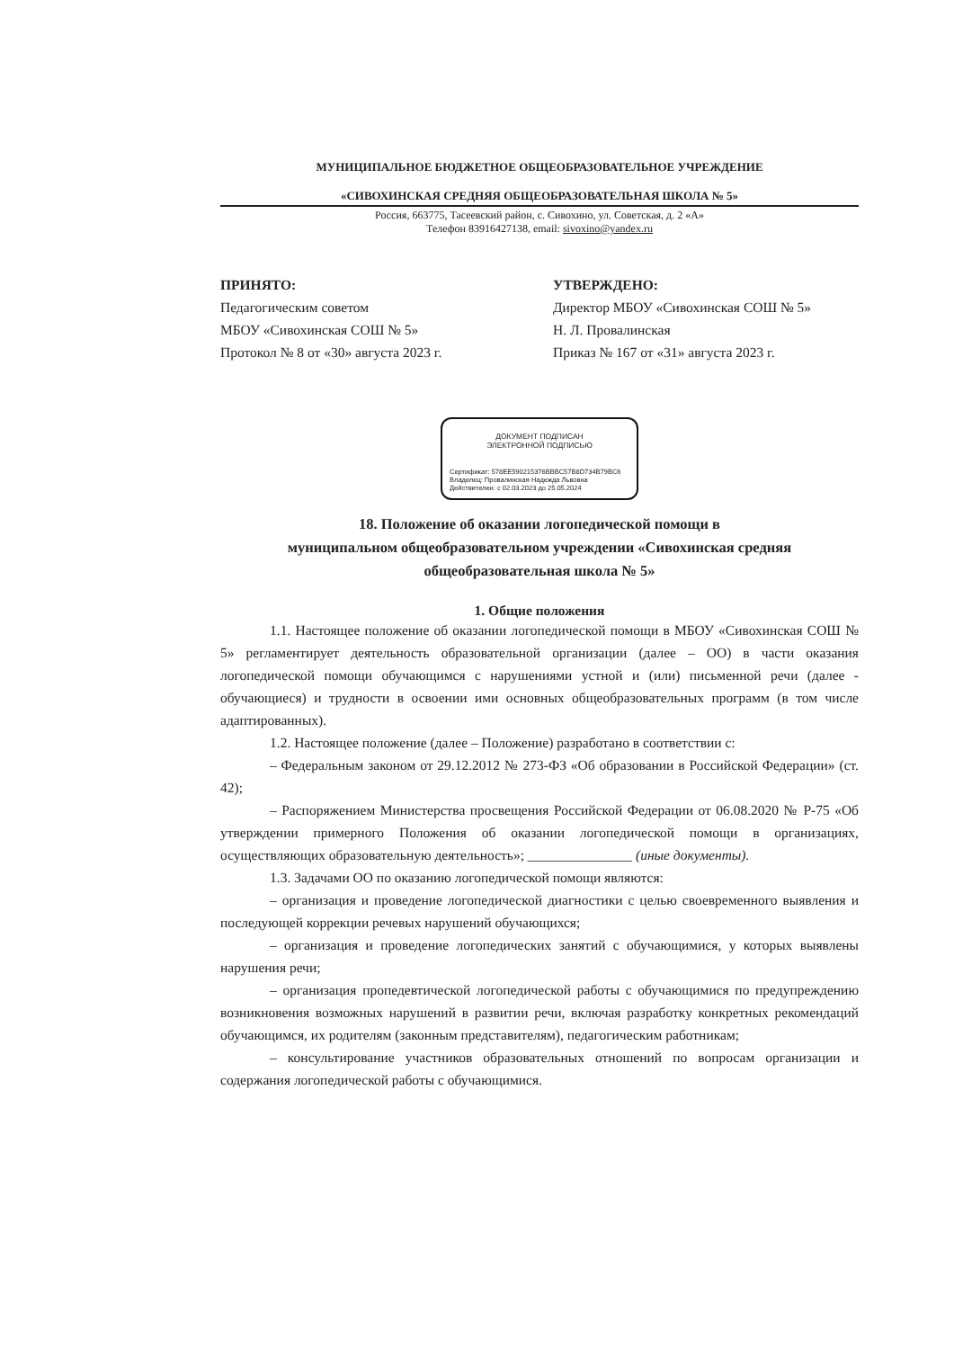МУНИЦИПАЛЬНОЕ БЮДЖЕТНОЕ ОБЩЕОБРАЗОВАТЕЛЬНОЕ УЧРЕЖДЕНИЕ
«СИВОХИНСКАЯ СРЕДНЯЯ ОБЩЕОБРАЗОВАТЕЛЬНАЯ ШКОЛА № 5»
Россия, 663775, Тасеевский район, с. Сивохино, ул. Советская, д. 2 «А»
Телефон 83916427138, email: sivoxino@yandex.ru
ПРИНЯТО:
Педагогическим советом
МБОУ «Сивохинская СОШ № 5»
Протокол № 8 от «30» августа 2023 г.
УТВЕРЖДЕНО:
Директор МБОУ «Сивохинская СОШ № 5»
Н. Л. Провалинская
Приказ № 167 от «31» августа 2023 г.
ДОКУМЕНТ ПОДПИСАН
ЭЛЕКТРОННОЙ ПОДПИСЬЮ
Сертификат: 578EE590215376BBBC57B8D734B79BC6
Владелец: Провалинская Надежда Львовна
Действителен: с 02.03.2023 до 25.05.2024
18. Положение об оказании логопедической помощи в
муниципальном общеобразовательном учреждении «Сивохинская средняя
общеобразовательная школа № 5»
1. Общие положения
1.1. Настоящее положение об оказании логопедической помощи в МБОУ «Сивохинская СОШ № 5» регламентирует деятельность образовательной организации (далее – ОО) в части оказания логопедической помощи обучающимся с нарушениями устной и (или) письменной речи (далее - обучающиеся) и трудности в освоении ими основных общеобразовательных программ (в том числе адаптированных).
1.2. Настоящее положение (далее – Положение) разработано в соответствии с:
– Федеральным законом от 29.12.2012 № 273-ФЗ «Об образовании в Российской Федерации» (ст. 42);
– Распоряжением Министерства просвещения Российской Федерации от 06.08.2020 № Р-75 «Об утверждении примерного Положения об оказании логопедической помощи в организациях, осуществляющих образовательную деятельность»; _______________ (иные документы).
1.3. Задачами ОО по оказанию логопедической помощи являются:
– организация и проведение логопедической диагностики с целью своевременного выявления и последующей коррекции речевых нарушений обучающихся;
– организация и проведение логопедических занятий с обучающимися, у которых выявлены нарушения речи;
– организация пропедевтической логопедической работы с обучающимися по предупреждению возникновения возможных нарушений в развитии речи, включая разработку конкретных рекомендаций обучающимся, их родителям (законным представителям), педагогическим работникам;
– консультирование участников образовательных отношений по вопросам организации и содержания логопедической работы с обучающимися.